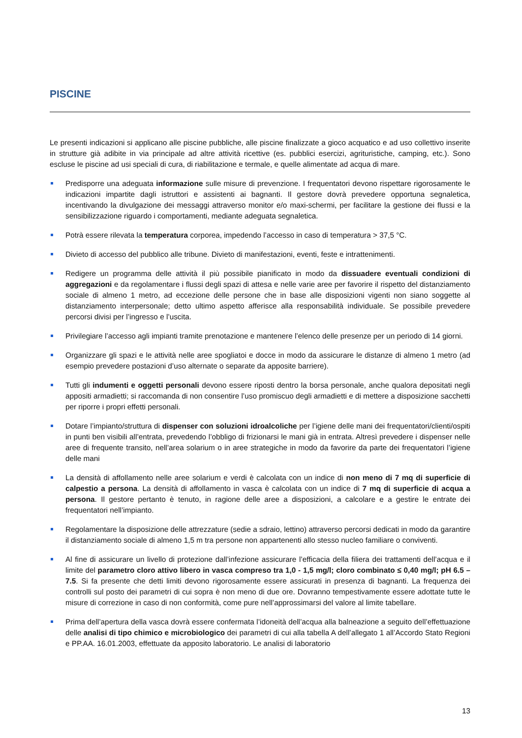PISCINE
Le presenti indicazioni si applicano alle piscine pubbliche, alle piscine finalizzate a gioco acquatico e ad uso collettivo inserite in strutture già adibite in via principale ad altre attività ricettive (es. pubblici esercizi, agrituristiche, camping, etc.). Sono escluse le piscine ad usi speciali di cura, di riabilitazione e termale, e quelle alimentate ad acqua di mare.
Predisporre una adeguata informazione sulle misure di prevenzione. I frequentatori devono rispettare rigorosamente le indicazioni impartite dagli istruttori e assistenti ai bagnanti. Il gestore dovrà prevedere opportuna segnaletica, incentivando la divulgazione dei messaggi attraverso monitor e/o maxi-schermi, per facilitare la gestione dei flussi e la sensibilizzazione riguardo i comportamenti, mediante adeguata segnaletica.
Potrà essere rilevata la temperatura corporea, impedendo l’accesso in caso di temperatura > 37,5 °C.
Divieto di accesso del pubblico alle tribune. Divieto di manifestazioni, eventi, feste e intrattenimenti.
Redigere un programma delle attività il più possibile pianificato in modo da dissuadere eventuali condizioni di aggregazioni e da regolamentare i flussi degli spazi di attesa e nelle varie aree per favorire il rispetto del distanziamento sociale di almeno 1 metro, ad eccezione delle persone che in base alle disposizioni vigenti non siano soggette al distanziamento interpersonale; detto ultimo aspetto afferisce alla responsabilità individuale. Se possibile prevedere percorsi divisi per l’ingresso e l’uscita.
Privilegiare l’accesso agli impianti tramite prenotazione e mantenere l’elenco delle presenze per un periodo di 14 giorni.
Organizzare gli spazi e le attività nelle aree spogliatoi e docce in modo da assicurare le distanze di almeno 1 metro (ad esempio prevedere postazioni d’uso alternate o separate da apposite barriere).
Tutti gli indumenti e oggetti personali devono essere riposti dentro la borsa personale, anche qualora depositati negli appositi armadietti; si raccomanda di non consentire l’uso promiscuo degli armadietti e di mettere a disposizione sacchetti per riporre i propri effetti personali.
Dotare l’impianto/struttura di dispenser con soluzioni idroalcoliche per l’igiene delle mani dei frequentatori/clienti/ospiti in punti ben visibili all’entrata, prevedendo l’obbligo di frizionarsi le mani già in entrata. Altresì prevedere i dispenser nelle aree di frequente transito, nell’area solarium o in aree strategiche in modo da favorire da parte dei frequentatori l’igiene delle mani
La densità di affollamento nelle aree solarium e verdi è calcolata con un indice di non meno di 7 mq di superficie di calpestio a persona. La densità di affollamento in vasca è calcolata con un indice di 7 mq di superficie di acqua a persona. Il gestore pertanto è tenuto, in ragione delle aree a disposizioni, a calcolare e a gestire le entrate dei frequentatori nell’impianto.
Regolamentare la disposizione delle attrezzature (sedie a sdraio, lettino) attraverso percorsi dedicati in modo da garantire il distanziamento sociale di almeno 1,5 m tra persone non appartenenti allo stesso nucleo familiare o conviventi.
Al fine di assicurare un livello di protezione dall’infezione assicurare l’efficacia della filiera dei trattamenti dell’acqua e il limite del parametro cloro attivo libero in vasca compreso tra 1,0 - 1,5 mg/l; cloro combinato ≤ 0,40 mg/l; pH 6.5 – 7.5. Si fa presente che detti limiti devono rigorosamente essere assicurati in presenza di bagnanti. La frequenza dei controlli sul posto dei parametri di cui sopra è non meno di due ore. Dovranno tempestivamente essere adottate tutte le misure di correzione in caso di non conformità, come pure nell’approssimarsi del valore al limite tabellare.
Prima dell’apertura della vasca dovrà essere confermata l’idoneità dell’acqua alla balneazione a seguito dell’effettuazione delle analisi di tipo chimico e microbiologico dei parametri di cui alla tabella A dell’allegato 1 all’Accordo Stato Regioni e PP.AA. 16.01.2003, effettuate da apposito laboratorio. Le analisi di laboratorio
13